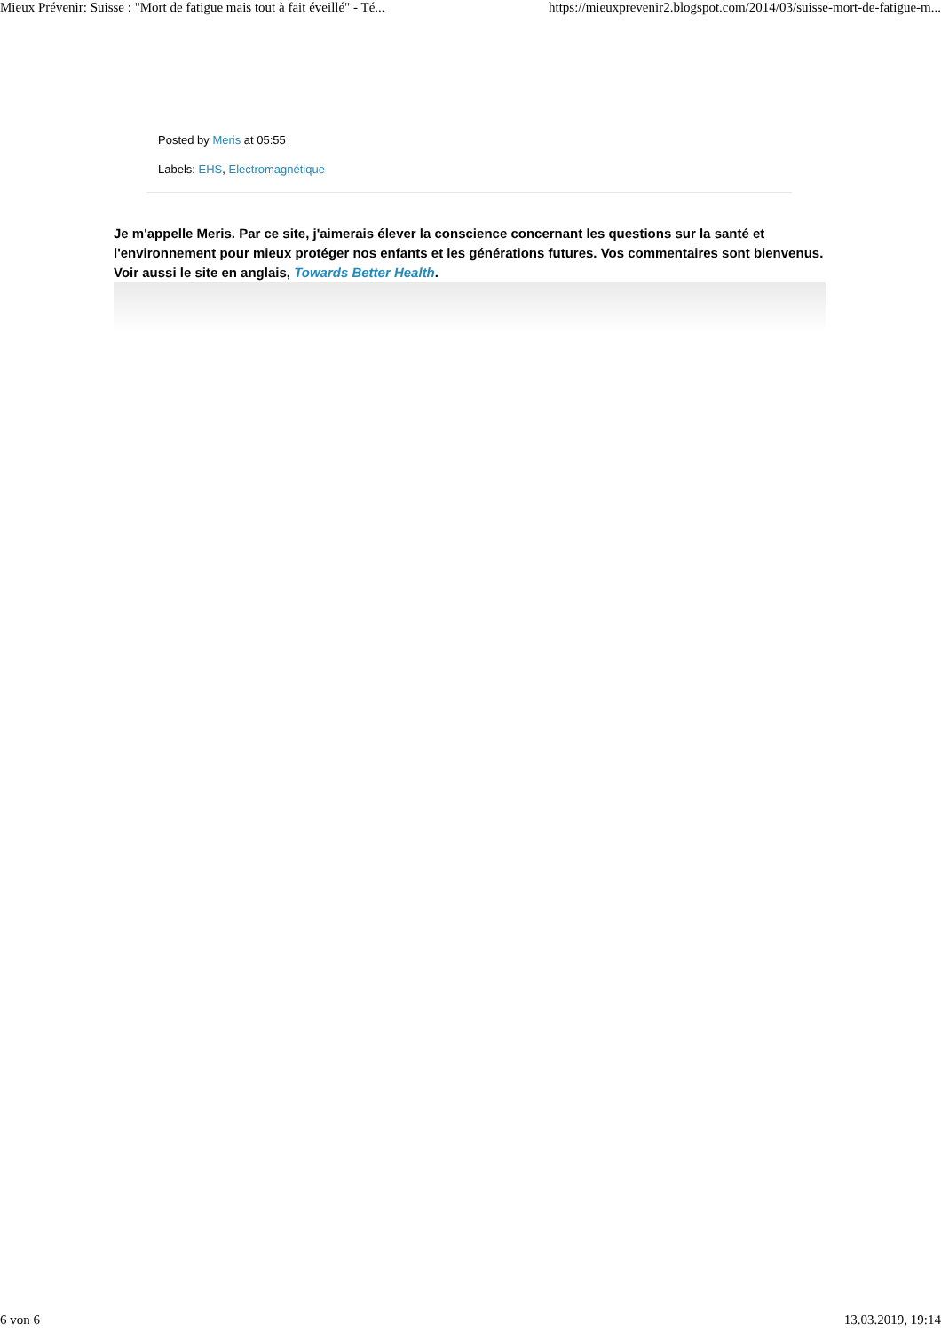Mieux Prévenir: Suisse : "Mort de fatigue mais tout à fait éveillé" - Té... https://mieuxprevenir2.blogspot.com/2014/03/suisse-mort-de-fatigue-m...
Posted by Meris at 05:55
Labels: EHS, Electromagnétique
Je m'appelle Meris. Par ce site, j'aimerais élever la conscience concernant les questions sur la santé et l'environnement pour mieux protéger nos enfants et les générations futures. Vos commentaires sont bienvenus. Voir aussi le site en anglais, Towards Better Health.
6 von 6 13.03.2019, 19:14